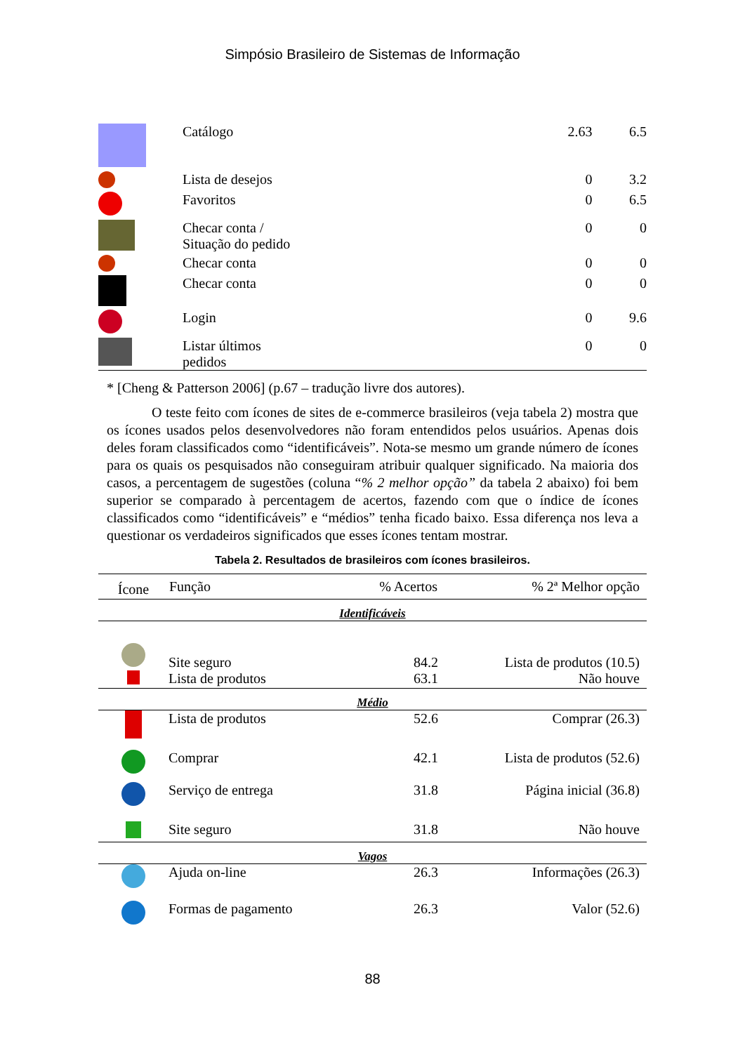Simpósio Brasileiro de Sistemas de Informação
| | Catálogo | 2.63 | 6.5 |
| | Lista de desejos | 0 | 3.2 |
| | Favoritos | 0 | 6.5 |
| | Checar conta / Situação do pedido | 0 | 0 |
| | Checar conta | 0 | 0 |
| | Checar conta | 0 | 0 |
| | Login | 0 | 9.6 |
| | Listar últimos pedidos | 0 | 0 |
* [Cheng & Patterson 2006] (p.67 – tradução livre dos autores).
O teste feito com ícones de sites de e-commerce brasileiros (veja tabela 2) mostra que os ícones usados pelos desenvolvedores não foram entendidos pelos usuários. Apenas dois deles foram classificados como “identificáveis”. Nota-se mesmo um grande número de ícones para os quais os pesquisados não conseguiram atribuir qualquer significado. Na maioria dos casos, a percentagem de sugestões (coluna “% 2 melhor opção” da tabela 2 abaixo) foi bem superior se comparado à percentagem de acertos, fazendo com que o índice de ícones classificados como “identificáveis” e “médios” tenha ficado baixo. Essa diferença nos leva a questionar os verdadeiros significados que esses ícones tentam mostrar.
Tabela 2. Resultados de brasileiros com ícones brasileiros.
| Ícone | Função | % Acertos | % 2ª Melhor opção |
| --- | --- | --- | --- |
| Identificáveis | | | |
| | Site seguro | 84.2 | Lista de produtos (10.5) |
| | Lista de produtos | 63.1 | Não houve |
| Médio | | | |
| | Lista de produtos | 52.6 | Comprar (26.3) |
| | Comprar | 42.1 | Lista de produtos (52.6) |
| | Serviço de entrega | 31.8 | Página inicial (36.8) |
| | Site seguro | 31.8 | Não houve |
| Vagos | | | |
| | Ajuda on-line | 26.3 | Informações (26.3) |
| | Formas de pagamento | 26.3 | Valor (52.6) |
88